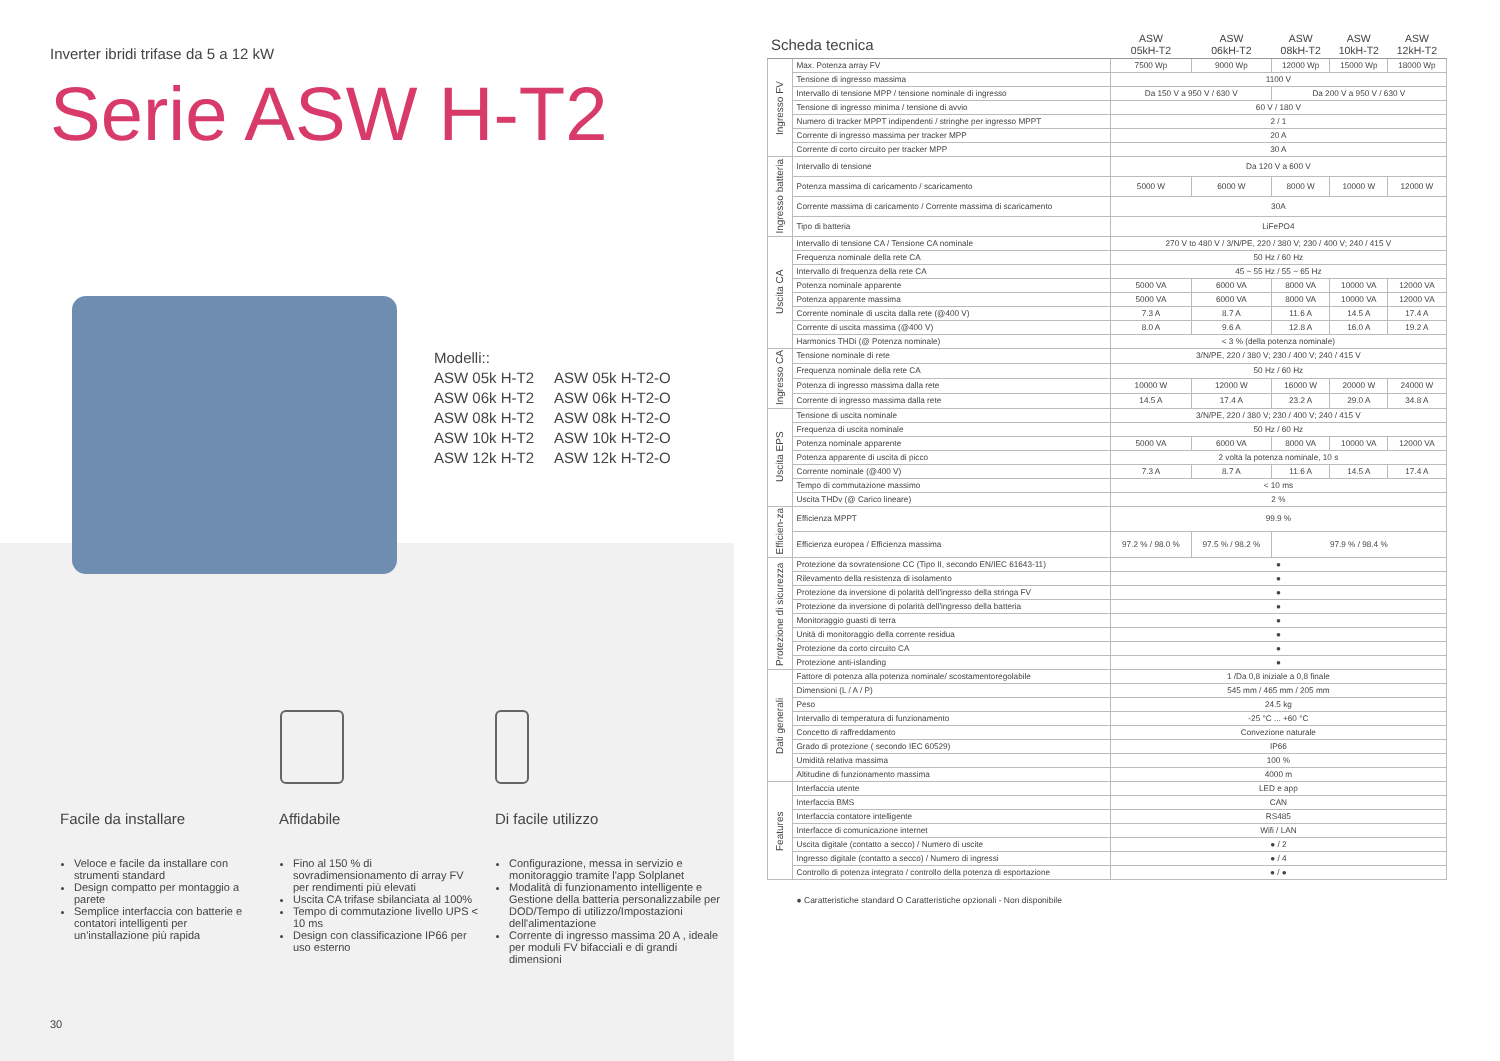Inverter ibridi trifase da 5 a 12 kW
Serie ASW H-T2
Modelli::
ASW 05k H-T2 ASW 05k H-T2-O
ASW 06k H-T2 ASW 06k H-T2-O
ASW 08k H-T2 ASW 08k H-T2-O
ASW 10k H-T2 ASW 10k H-T2-O
ASW 12k H-T2 ASW 12k H-T2-O
Facile da installare
Veloce e facile da installare con strumenti standard
Design compatto per montaggio a parete
Semplice interfaccia con batterie e contatori intelligenti per un'installazione più rapida
Affidabile
Fino al 150 % di sovradimensionamento di array FV per rendimenti più elevati
Uscita CA trifase sbilanciata al 100%
Tempo di commutazione livello UPS < 10 ms
Design con classificazione IP66 per uso esterno
Di facile utilizzo
Configurazione, messa in servizio e monitoraggio tramite l'app Solplanet
Modalità di funzionamento intelligente e Gestione della batteria personalizzabile per DOD/Tempo di utilizzo/Impostazioni dell'alimentazione
Corrente di ingresso massima 20 A , ideale per moduli FV bifacciali e di grandi dimensioni
30
| Scheda tecnica | | ASW 05kH-T2 | ASW 06kH-T2 | ASW 08kH-T2 | ASW 10kH-T2 | ASW 12kH-T2 |
| --- | --- | --- | --- | --- | --- | --- |
| Ingresso FV | Max. Potenza array FV | 7500 Wp | 9000 Wp | 12000 Wp | 15000 Wp | 18000 Wp |
| | Tensione di ingresso massima | 1100 V | | | | |
| | Intervallo di tensione MPP / tensione nominale di ingresso | Da 150 V a 950 V / 630 V | | Da 200 V a 950 V / 630 V | | |
| | Tensione di ingresso minima / tensione di avvio | 60 V / 180 V | | | | |
| | Numero di tracker MPPT indipendenti / stringhe per ingresso MPPT | 2 / 1 | | | | |
| | Corrente di ingresso massima per tracker MPP | 20 A | | | | |
| | Corrente di corto circuito per tracker MPP | 30 A | | | | |
| Ingresso batteria | Intervallo di tensione | Da 120 V a 600 V | | | | |
| | Potenza massima di caricamento / scaricamento | 5000 W | 6000 W | 8000 W | 10000 W | 12000 W |
| | Corrente massima di caricamento / Corrente massima di scaricamento | 30A | | | | |
| | Tipo di batteria | LiFePO4 | | | | |
| Uscita CA | Intervallo di tensione CA / Tensione CA nominale | 270 V to 480 V / 3/N/PE, 220 / 380 V; 230 / 400 V; 240 / 415 V | | | | |
| | Frequenza nominale della rete CA | 50 Hz / 60 Hz | | | | |
| | Intervallo di frequenza della rete CA | 45 ~ 55 Hz / 55 ~ 65 Hz | | | | |
| | Potenza nominale apparente | 5000 VA | 6000 VA | 8000 VA | 10000 VA | 12000 VA |
| | Potenza apparente massima | 5000 VA | 6000 VA | 8000 VA | 10000 VA | 12000 VA |
| | Corrente nominale di uscita dalla rete (@400 V) | 7.3 A | 8.7 A | 11.6 A | 14.5 A | 17.4 A |
| | Corrente di uscita massima (@400 V) | 8.0 A | 9.6 A | 12.8 A | 16.0 A | 19.2 A |
| | Harmonics THDi (@ Potenza nominale) | < 3 % (della potenza nominale) | | | | |
| Ingresso CA | Tensione nominale di rete | 3/N/PE, 220 / 380 V; 230 / 400 V; 240 / 415 V | | | | |
| | Frequenza nominale della rete CA | 50 Hz / 60 Hz | | | | |
| | Potenza di ingresso massima dalla rete | 10000 W | 12000 W | 16000 W | 20000 W | 24000 W |
| | Corrente di ingresso massima dalla rete | 14.5 A | 17.4 A | 23.2 A | 29.0 A | 34.8 A |
| Uscita EPS | Tensione di uscita nominale | 3/N/PE, 220 / 380 V; 230 / 400 V; 240 / 415 V | | | | |
| | Frequenza di uscita nominale | 50 Hz / 60 Hz | | | | |
| | Potenza nominale apparente | 5000 VA | 6000 VA | 8000 VA | 10000 VA | 12000 VA |
| | Potenza apparente di uscita di picco | 2 volta la potenza nominale, 10 s | | | | |
| | Corrente nominale (@400 V) | 7.3 A | 8.7 A | 11.6 A | 14.5 A | 17.4 A |
| | Tempo di commutazione massimo | < 10 ms | | | | |
| | Uscita THDv (@ Carico lineare) | 2 % | | | | |
| Efficien-za | Efficienza MPPT | 99.9 % | | | | |
| | Efficienza europea / Efficienza massima | 97.2 % / 98.0 % | 97.5 % / 98.2 % | 97.9 % / 98.4 % | | |
| Protezione di sicurezza | Protezione da sovratensione CC (Tipo II, secondo EN/IEC 61643-11) | ● | | | | |
| | Rilevamento della resistenza di isolamento | ● | | | | |
| | Protezione da inversione di polarità dell'ingresso della stringa FV | ● | | | | |
| | Protezione da inversione di polarità dell'ingresso della batteria | ● | | | | |
| | Monitoraggio guasti di terra | ● | | | | |
| | Unità di monitoraggio della corrente residua | ● | | | | |
| | Protezione da corto circuito CA | ● | | | | |
| | Protezione anti-islanding | ● | | | | |
| Dati generali | Fattore di potenza alla potenza nominale/ scostamentoregolabile | 1 /Da 0,8 iniziale a 0,8 finale | | | | |
| | Dimensioni (L / A / P) | 545 mm / 465 mm / 205 mm | | | | |
| | Peso | 24.5 kg | | | | |
| | Intervallo di temperatura di funzionamento | -25 °C ... +60 °C | | | | |
| | Concetto di raffreddamento | Convezione naturale | | | | |
| | Grado di protezione ( secondo IEC 60529) | IP66 | | | | |
| | Umidità relativa massima | 100 % | | | | |
| | Altitudine di funzionamento massima | 4000 m | | | | |
| Features | Interfaccia utente | LED e app | | | | |
| | Interfaccia BMS | CAN | | | | |
| | Interfaccia contatore intelligente | RS485 | | | | |
| | Interfacce di comunicazione internet | Wifi / LAN | | | | |
| | Uscita digitale (contatto a secco) / Numero di uscite | ● / 2 | | | | |
| | Ingresso digitale (contatto a secco) / Numero di ingressi | ● / 4 | | | | |
| | Controllo di potenza integrato / controllo della potenza di esportazione | ● / ● | | | | |
● Caratteristiche standard O Caratteristiche opzionali - Non disponibile